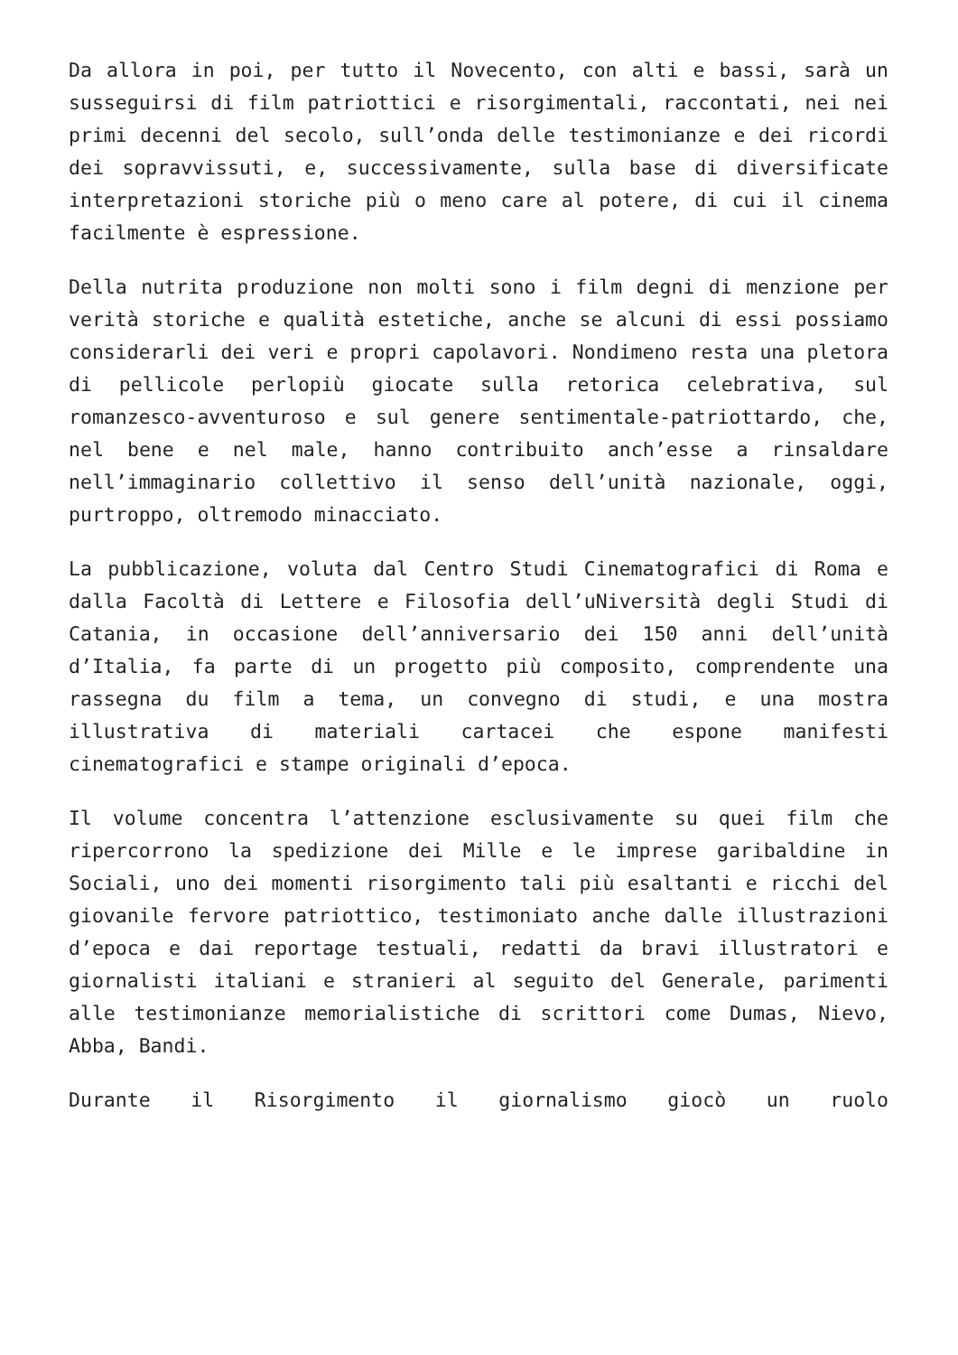Da allora in poi, per tutto il Novecento, con alti e bassi, sarà un susseguirsi di film patriottici e risorgimentali, raccontati, nei nei primi decenni del secolo, sull’onda delle testimonianze e dei ricordi dei sopravvissuti, e, successivamente, sulla base di diversificate interpretazioni storiche più o meno care al potere, di cui il cinema facilmente è espressione.
Della nutrita produzione non molti sono i film degni di menzione per verità storiche e qualità estetiche, anche se alcuni di essi possiamo considerarli dei veri e propri capolavori. Nondimeno resta una pletora di pellicole perlopiù giocate sulla retorica celebrativa, sul romanzesco-avventuroso e sul genere sentimentale-patriottardo, che, nel bene e nel male, hanno contribuito anch’esse a rinsaldare nell’immaginario collettivo il senso dell’unità nazionale, oggi, purtroppo, oltremodo minacciato.
La pubblicazione, voluta dal Centro Studi Cinematografici di Roma e dalla Facoltà di Lettere e Filosofia dell’uNiversità degli Studi di Catania, in occasione dell’anniversario dei 150 anni dell’unità d’Italia, fa parte di un progetto più composito, comprendente una rassegna du film a tema, un convegno di studi, e una mostra illustrativa di materiali cartacei che espone manifesti cinematografici e stampe originali d’epoca.
Il volume concentra l’attenzione esclusivamente su quei film che ripercorrono la spedizione dei Mille e le imprese garibaldine in Sociali, uno dei momenti risorgimento tali più esaltanti e ricchi del giovanile fervore patriottico, testimoniato anche dalle illustrazioni d’epoca e dai reportage testuali, redatti da bravi illustratori e giornalisti italiani e stranieri al seguito del Generale, parimenti alle testimonianze memorialistiche di scrittori come Dumas, Nievo, Abba, Bandi.
Durante il Risorgimento il giornalismo giocò un ruolo